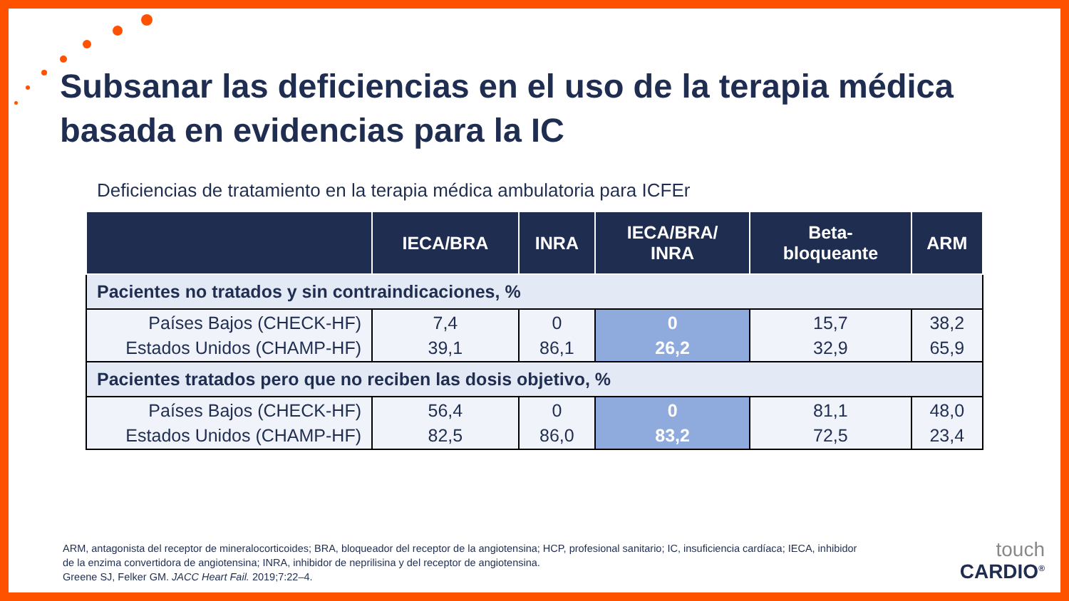Subsanar las deficiencias en el uso de la terapia médica
basada en evidencias para la IC
Deficiencias de tratamiento en la terapia médica ambulatoria para ICFEr
| | IECA/BRA | INRA | IECA/BRA/ INRA | Beta- bloqueante | ARM |
| --- | --- | --- | --- | --- | --- |
| Pacientes no tratados y sin contraindicaciones, % | | | | | |
| Países Bajos (CHECK-HF) Estados Unidos (CHAMP-HF) | 7,4 39,1 | 0 86,1 | 0 26,2 | 15,7 32,9 | 38,2 65,9 |
| Pacientes tratados pero que no reciben las dosis objetivo, % | | | | | |
| Países Bajos (CHECK-HF) Estados Unidos (CHAMP-HF) | 56,4 82,5 | 0 86,0 | 0 83,2 | 81,1 72,5 | 48,0 23,4 |
ARM, antagonista del receptor de mineralocorticoides; BRA, bloqueador del receptor de la angiotensina; HCP, profesional sanitario; IC, insuficiencia cardíaca; IECA, inhibidor
de la enzima convertidora de angiotensina; INRA, inhibidor de neprilisina y del receptor de angiotensina.
Greene SJ, Felker GM. JACC Heart Fail. 2019;7:22–4.
touch
CARDIO<sup>®</sup>